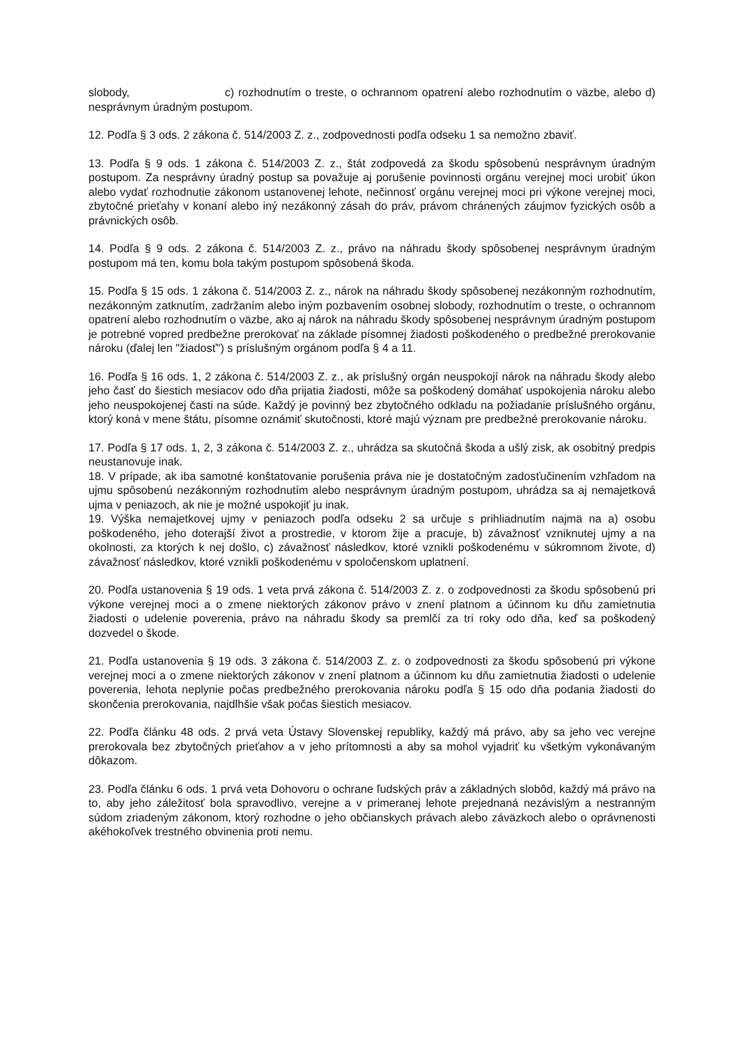slobody, c) rozhodnutím o treste, o ochrannom opatrení alebo rozhodnutím o väzbe, alebo d) nesprávnym úradným postupom.
12. Podľa § 3 ods. 2 zákona č. 514/2003 Z. z., zodpovednosti podľa odseku 1 sa nemožno zbaviť.
13. Podľa § 9 ods. 1 zákona č. 514/2003 Z. z., štát zodpovedá za škodu spôsobenú nesprávnym úradným postupom. Za nesprávny úradný postup sa považuje aj porušenie povinnosti orgánu verejnej moci urobiť úkon alebo vydať rozhodnutie zákonom ustanovenej lehote, nečinnosť orgánu verejnej moci pri výkone verejnej moci, zbytočné prieťahy v konaní alebo iný nezákonný zásah do práv, právom chránených záujmov fyzických osôb a právnických osôb.
14. Podľa § 9 ods. 2 zákona č. 514/2003 Z. z., právo na náhradu škody spôsobenej nesprávnym úradným postupom má ten, komu bola takým postupom spôsobená škoda.
15. Podľa § 15 ods. 1 zákona č. 514/2003 Z. z., nárok na náhradu škody spôsobenej nezákonným rozhodnutím, nezákonným zatknutím, zadržaním alebo iným pozbavením osobnej slobody, rozhodnutím o treste, o ochrannom opatrení alebo rozhodnutím o väzbe, ako aj nárok na náhradu škody spôsobenej nesprávnym úradným postupom je potrebné vopred predbežne prerokovať na základe písomnej žiadosti poškodeného o predbežné prerokovanie nároku (ďalej len "žiadosť") s príslušným orgánom podľa § 4 a 11.
16. Podľa § 16 ods. 1, 2 zákona č. 514/2003 Z. z., ak príslušný orgán neuspokojí nárok na náhradu škody alebo jeho časť do šiestich mesiacov odo dňa prijatia žiadosti, môže sa poškodený domáhať uspokojenia nároku alebo jeho neuspokojenej časti na súde. Každý je povinný bez zbytočného odkladu na požiadanie príslušného orgánu, ktorý koná v mene štátu, písomne oznámiť skutočnosti, ktoré majú význam pre predbežné prerokovanie nároku.
17. Podľa § 17 ods. 1, 2, 3 zákona č. 514/2003 Z. z., uhrádza sa skutočná škoda a ušlý zisk, ak osobitný predpis neustanovuje inak.
18. V prípade, ak iba samotné konštatovanie porušenia práva nie je dostatočným zadosťučinením vzhľadom na ujmu spôsobenú nezákonným rozhodnutím alebo nesprávnym úradným postupom, uhrádza sa aj nemajetková ujma v peniazoch, ak nie je možné uspokojiť ju inak.
19. Výška nemajetkovej ujmy v peniazoch podľa odseku 2 sa určuje s prihliadnutím najmä na a) osobu poškodeného, jeho doterajší život a prostredie, v ktorom žije a pracuje, b) závažnosť vzniknutej ujmy a na okolnosti, za ktorých k nej došlo, c) závažnosť následkov, ktoré vznikli poškodenému v súkromnom živote, d) závažnosť následkov, ktoré vznikli poškodenému v spoločenskom uplatnení.
20. Podľa ustanovenia § 19 ods. 1 veta prvá zákona č. 514/2003 Z. z. o zodpovednosti za škodu spôsobenú pri výkone verejnej moci a o zmene niektorých zákonov právo v znení platnom a účinnom ku dňu zamietnutia žiadosti o udelenie poverenia, právo na náhradu škody sa premlčí za tri roky odo dňa, keď sa poškodený dozvedel o škode.
21. Podľa ustanovenia § 19 ods. 3 zákona č. 514/2003 Z. z. o zodpovednosti za škodu spôsobenú pri výkone verejnej moci a o zmene niektorých zákonov v znení platnom a účinnom ku dňu zamietnutia žiadosti o udelenie poverenia, lehota neplynie počas predbežného prerokovania nároku podľa § 15 odo dňa podania žiadosti do skončenia prerokovania, najdlhšie však počas šiestich mesiacov.
22. Podľa článku 48 ods. 2 prvá veta Ústavy Slovenskej republiky, každý má právo, aby sa jeho vec verejne prerokovala bez zbytočných prieťahov a v jeho prítomnosti a aby sa mohol vyjadriť ku všetkým vykonávaným dôkazom.
23. Podľa článku 6 ods. 1 prvá veta Dohovoru o ochrane ľudských práv a základných slobôd, každý má právo na to, aby jeho záležitosť bola spravodlivo, verejne a v primeranej lehote prejednaná nezávislým a nestranným súdom zriadeným zákonom, ktorý rozhodne o jeho občianskych právach alebo záväzkoch alebo o oprávnenosti akéhokoľvek trestného obvinenia proti nemu.